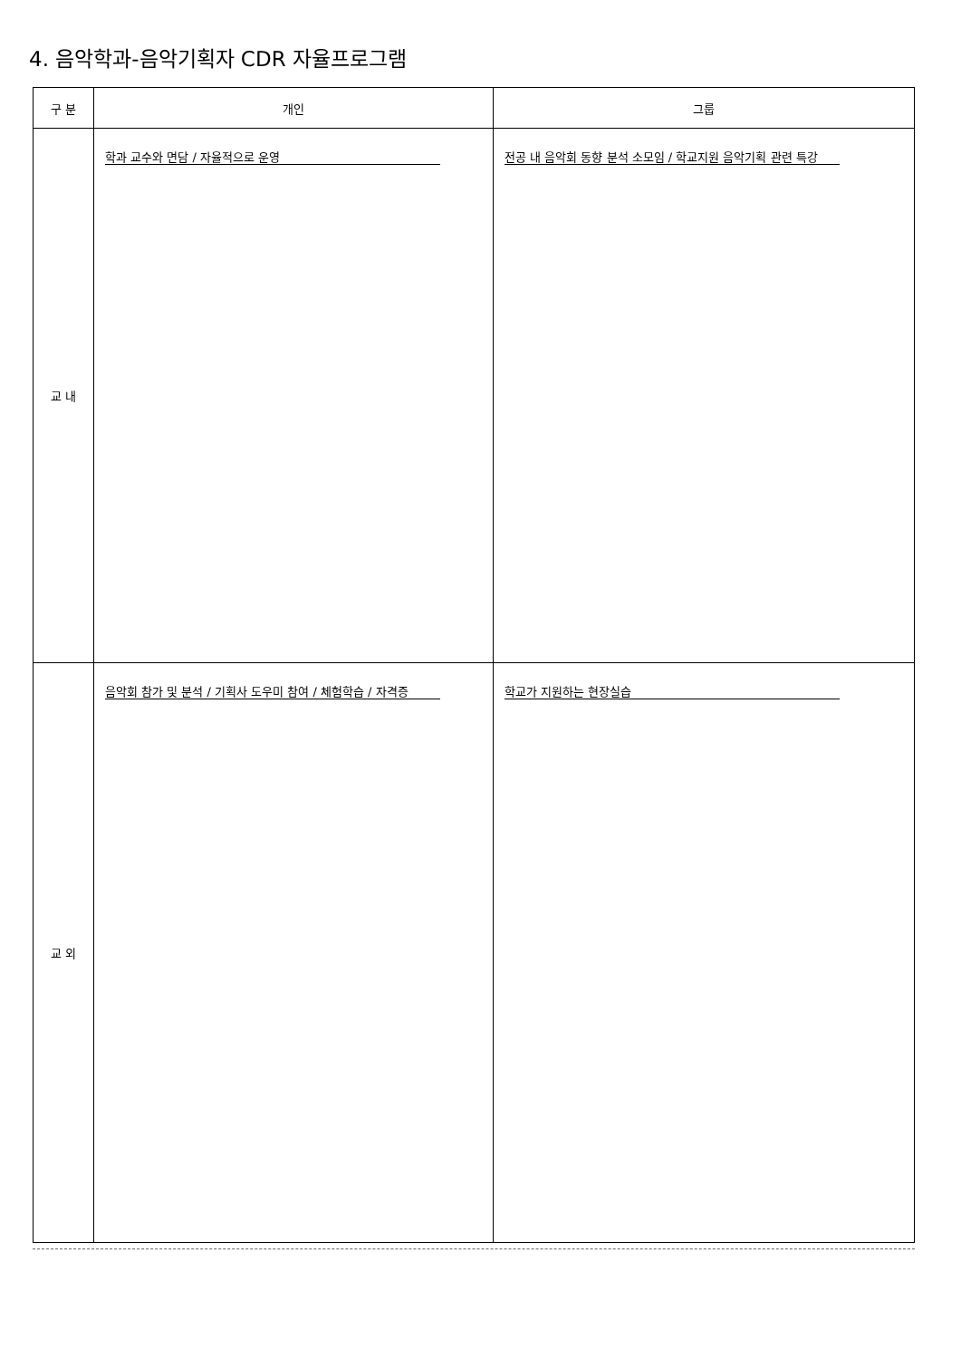4. 음악학과-음악기획자 CDR 자율프로그램
| 구 분 | 개인 | 그룹 |
| --- | --- | --- |
| 교 내 | 학과 교수와 면담 / 자율적으로 운영 | 전공 내 음악회 동향 분석 소모임 / 학교지원 음악기획 관련 특강 |
| 교 외 | 음악회 참가 및 분석 / 기획사 도우미 참여 / 체험학습 / 자격증 | 학교가 지원하는 현장실습 |